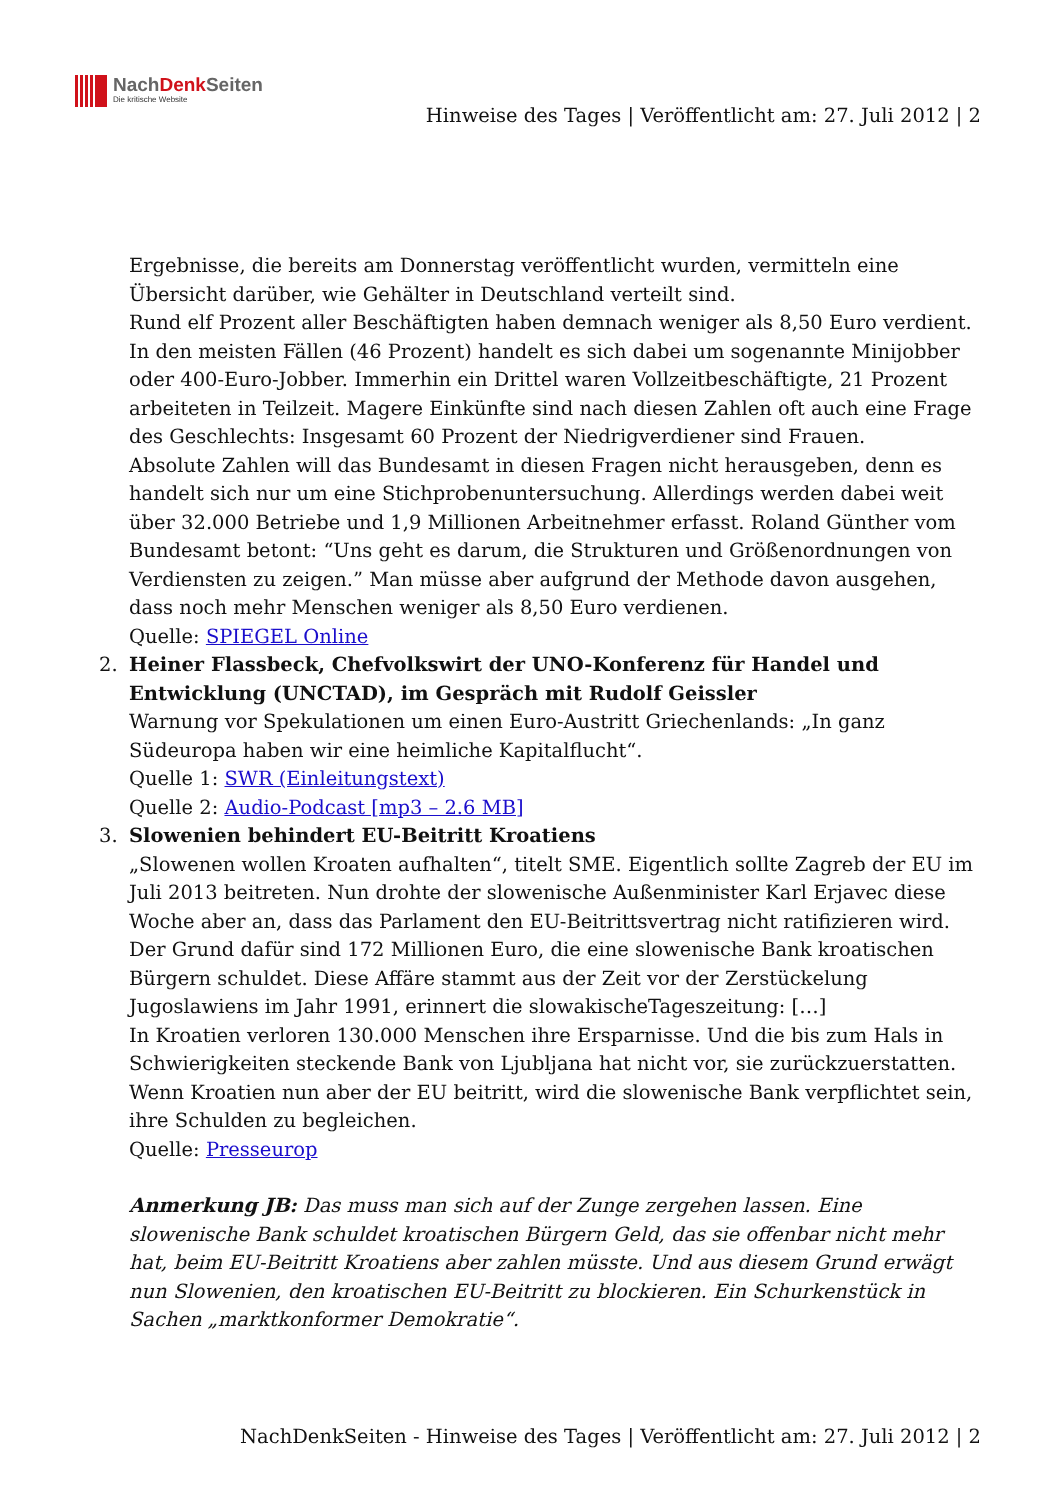NachDenk Seiten
Die kritische Website
Hinweise des Tages | Veröffentlicht am: 27. Juli 2012 | 2
Ergebnisse, die bereits am Donnerstag veröffentlicht wurden, vermitteln eine Übersicht darüber, wie Gehälter in Deutschland verteilt sind.
Rund elf Prozent aller Beschäftigten haben demnach weniger als 8,50 Euro verdient. In den meisten Fällen (46 Prozent) handelt es sich dabei um sogenannte Minijobber oder 400-Euro-Jobber. Immerhin ein Drittel waren Vollzeitbeschäftigte, 21 Prozent arbeiteten in Teilzeit. Magere Einkünfte sind nach diesen Zahlen oft auch eine Frage des Geschlechts: Insgesamt 60 Prozent der Niedrigverdiener sind Frauen.
Absolute Zahlen will das Bundesamt in diesen Fragen nicht herausgeben, denn es handelt sich nur um eine Stichprobenuntersuchung. Allerdings werden dabei weit über 32.000 Betriebe und 1,9 Millionen Arbeitnehmer erfasst. Roland Günther vom Bundesamt betont: “Uns geht es darum, die Strukturen und Größenordnungen von Verdiensten zu zeigen.” Man müsse aber aufgrund der Methode davon ausgehen, dass noch mehr Menschen weniger als 8,50 Euro verdienen.
Quelle: SPIEGEL Online
2. Heiner Flassbeck, Chefvolkswirt der UNO-Konferenz für Handel und Entwicklung (UNCTAD), im Gespräch mit Rudolf Geissler
Warnung vor Spekulationen um einen Euro-Austritt Griechenlands: „In ganz Südeuropa haben wir eine heimliche Kapitalflucht“.
Quelle 1: SWR (Einleitungstext)
Quelle 2: Audio-Podcast [mp3 – 2.6 MB]
3. Slowenien behindert EU-Beitritt Kroatiens
„Slowenen wollen Kroaten aufhalten“, titelt SME. Eigentlich sollte Zagreb der EU im Juli 2013 beitreten. Nun drohte der slowenische Außenminister Karl Erjavec diese Woche aber an, dass das Parlament den EU-Beitrittsvertrag nicht ratifizieren wird. Der Grund dafür sind 172 Millionen Euro, die eine slowenische Bank kroatischen Bürgern schuldet. Diese Affäre stammt aus der Zeit vor der Zerstückelung Jugoslawiens im Jahr 1991, erinnert die slowakischeTageszeitung: […]
In Kroatien verloren 130.000 Menschen ihre Ersparnisse. Und die bis zum Hals in Schwierigkeiten steckende Bank von Ljubljana hat nicht vor, sie zurückzuerstatten. Wenn Kroatien nun aber der EU beitritt, wird die slowenische Bank verpflichtet sein, ihre Schulden zu begleichen.
Quelle: Presseurop
Anmerkung JB: Das muss man sich auf der Zunge zergehen lassen. Eine slowenische Bank schuldet kroatischen Bürgern Geld, das sie offenbar nicht mehr hat, beim EU-Beitritt Kroatiens aber zahlen müsste. Und aus diesem Grund erwägt nun Slowenien, den kroatischen EU-Beitritt zu blockieren. Ein Schurkenstück in Sachen „marktkonformer Demokratie“.
NachDenkSeiten - Hinweise des Tages | Veröffentlicht am: 27. Juli 2012 | 2